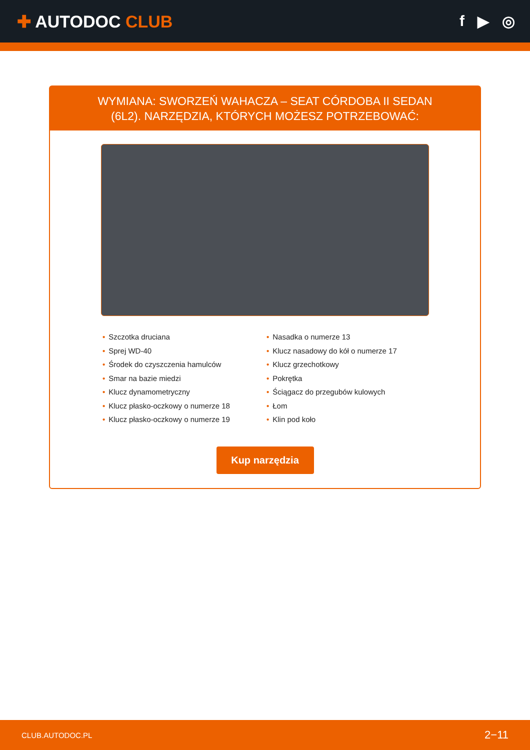✚ AUTODOC CLUB f ▶ ◎
WYMIANA: SWORZEŃ WAHACZA – SEAT CÓRDOBA II SEDAN (6L2). NARZĘDZIA, KTÓRYCH MOŻESZ POTRZEBOWAĆ:
• Szczotka druciana
• Sprej WD-40
• Środek do czyszczenia hamulców
• Smar na bazie miedzi
• Klucz dynamometryczny
• Klucz płasko-oczkowy o numerze 18
• Klucz płasko-oczkowy o numerze 19
• Nasadka o numerze 13
• Klucz nasadowy do kół o numerze 17
• Klucz grzechotkowy
• Pokrętka
• Ściągacz do przegubów kulowych
• Łom
• Klin pod koło
Kup narzędzia
CLUB.AUTODOC.PL 2−11